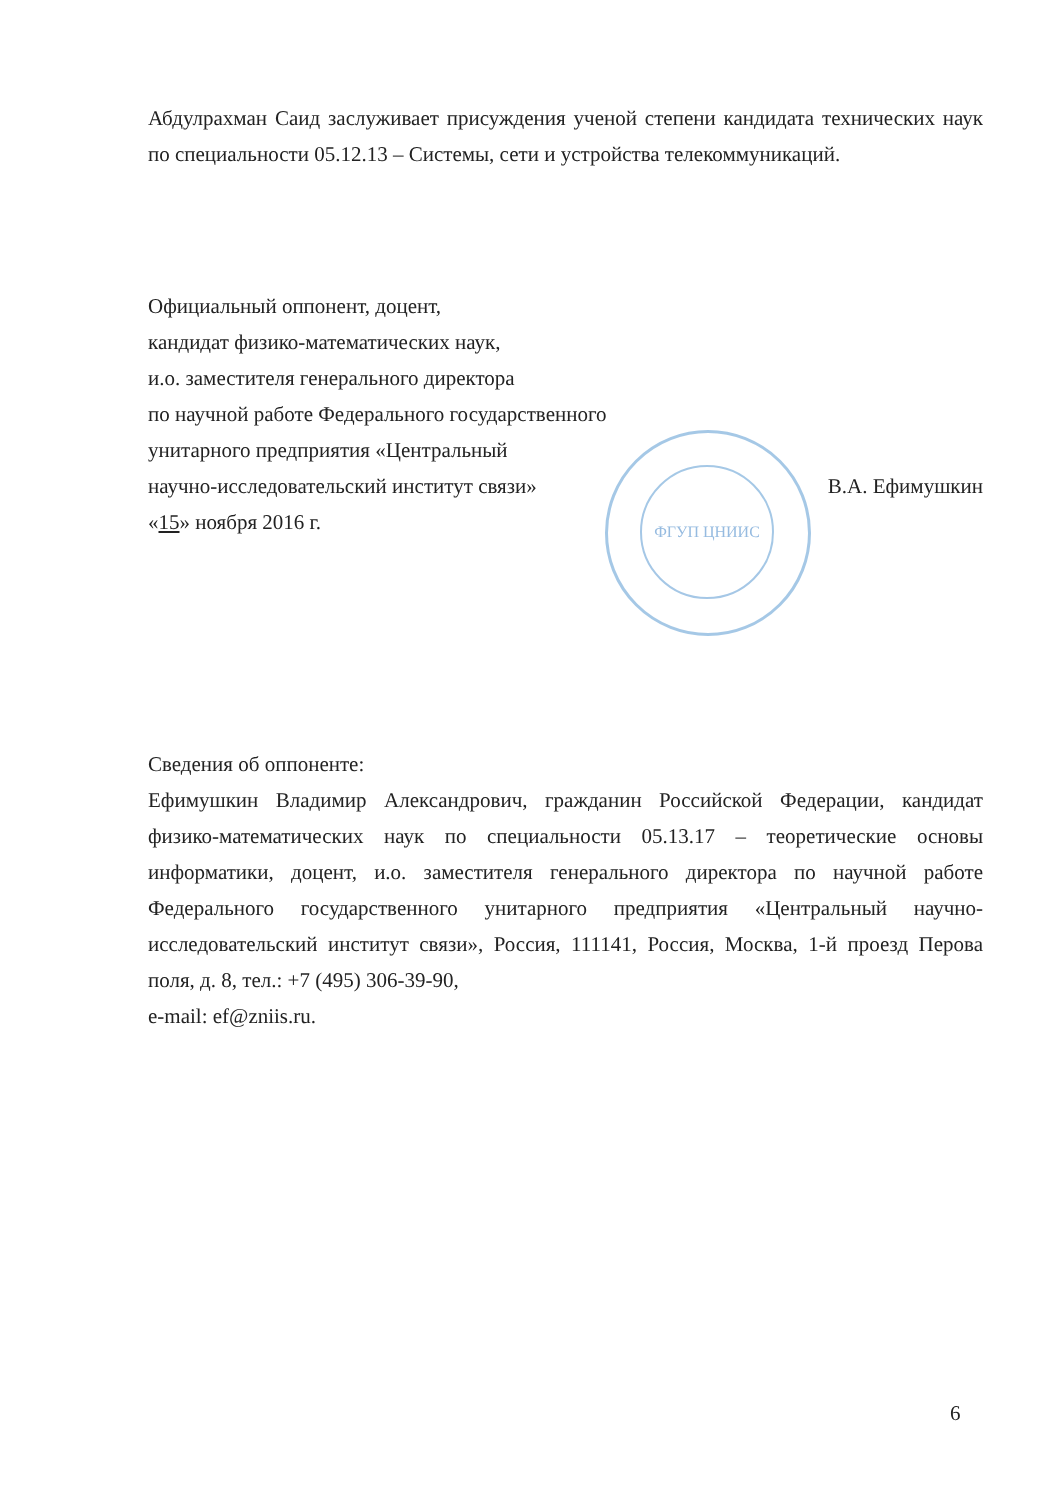ФГУП ЦНИИС
Абдулрахман Саид заслуживает присуждения ученой степени кандидата технических наук по специальности 05.12.13 – Системы, сети и устройства телекоммуникаций.
Официальный оппонент, доцент,
кандидат физико-математических наук,
и.о. заместителя генерального директора
по научной работе Федерального государственного
унитарного предприятия «Центральный
научно-исследовательский институт связи» В.А. Ефимушкин
«15» ноября 2016 г.
Сведения об оппоненте:
Ефимушкин Владимир Александрович, гражданин Российской Федерации, кандидат физико-математических наук по специальности 05.13.17 – теоретические основы информатики, доцент, и.о. заместителя генерального директора по научной работе Федерального государственного унитарного предприятия «Центральный научно-исследовательский институт связи», Россия, 111141, Россия, Москва, 1-й проезд Перова поля, д. 8, тел.: +7 (495) 306-39-90,
e-mail: ef@zniis.ru.
6